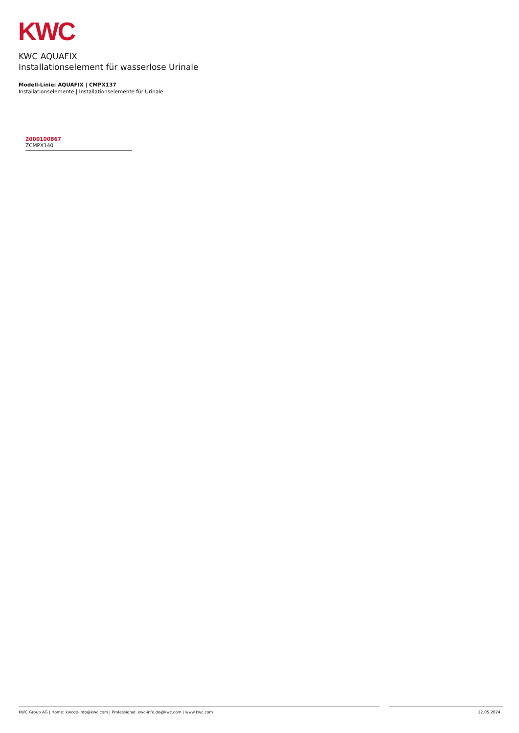KWC
KWC AQUAFIX
Installationselement für wasserlose Urinale
Modell-Linie: AQUAFIX | CMPX137
Installationselemente | Installationselemente für Urinale
2000100867
ZCMPX140
KWC Group AG | Home: kwcde-info@kwc.com | Professional: kwc-info.de@kwc.com | www.kwc.com 12.05.2024